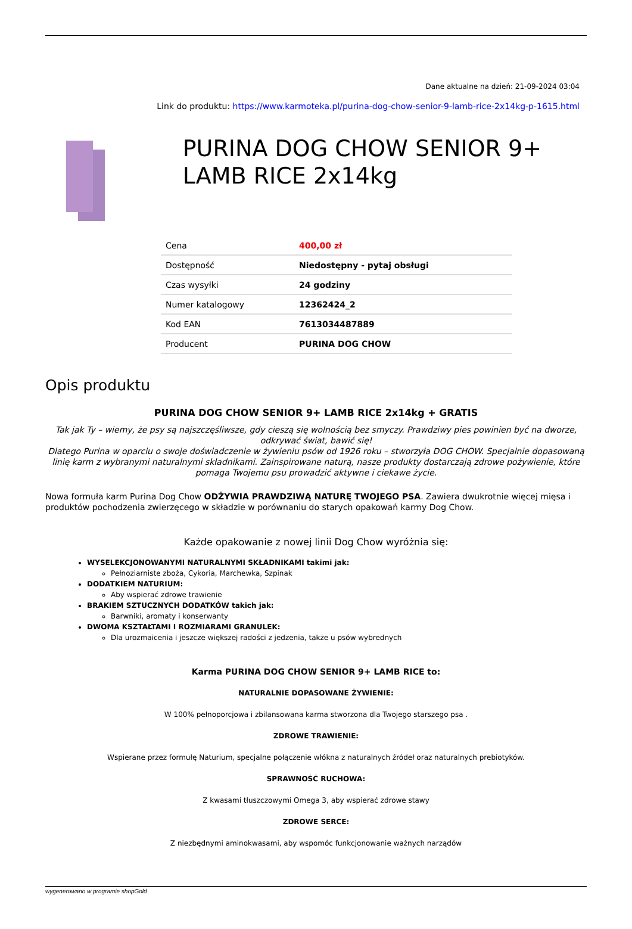Dane aktualne na dzień: 21-09-2024 03:04
Link do produktu: https://www.karmoteka.pl/purina-dog-chow-senior-9-lamb-rice-2x14kg-p-1615.html
PURINA DOG CHOW SENIOR 9+ LAMB RICE 2x14kg
| Cena | 400,00 zł |
| Dostępność | Niedostępny - pytaj obsługi |
| Czas wysyłki | 24 godziny |
| Numer katalogowy | 12362424_2 |
| Kod EAN | 7613034487889 |
| Producent | PURINA DOG CHOW |
Opis produktu
PURINA DOG CHOW SENIOR 9+ LAMB RICE 2x14kg + GRATIS
Tak jak Ty – wiemy, że psy są najszczęśliwsze, gdy cieszą się wolnością bez smyczy. Prawdziwy pies powinien być na dworze, odkrywać świat, bawić się!
Dlatego Purina w oparciu o swoje doświadczenie w żywieniu psów od 1926 roku – stworzyła DOG CHOW. Specjalnie dopasowaną linię karm z wybranymi naturalnymi składnikami. Zainspirowane naturą, nasze produkty dostarczają zdrowe pożywienie, które pomaga Twojemu psu prowadzić aktywne i ciekawe życie.
Nowa formuła karm Purina Dog Chow ODŻYWIA PRAWDZIWĄ NATURĘ TWOJEGO PSA. Zawiera dwukrotnie więcej mięsa i produktów pochodzenia zwierzęcego w składzie w porównaniu do starych opakowań karmy Dog Chow.
Każde opakowanie z nowej linii Dog Chow wyróżnia się:
WYSELEKCJONOWANYMI NATURALNYMI SKŁADNIKAMI takimi jak:
Pełnoziarniste zboża, Cykoria, Marchewka, Szpinak
DODATKIEM NATURIUM:
Aby wspierać zdrowe trawienie
BRAKIEM SZTUCZNYCH DODATKÓW takich jak:
Barwniki, aromaty i konserwanty
DWOMA KSZTAŁTAMI I ROZMIARAMI GRANULEK:
Dla urozmaicenia i jeszcze większej radości z jedzenia, także u psów wybrednych
Karma PURINA DOG CHOW SENIOR 9+ LAMB RICE to:
NATURALNIE DOPASOWANE ŻYWIENIE:
W 100% pełnoporcjowa i zbilansowana karma stworzona dla Twojego starszego psa .
ZDROWE TRAWIENIE:
Wspierane przez formułę Naturium, specjalne połączenie włókna z naturalnych źródeł oraz naturalnych prebiotyków.
SPRAWNOŚĆ RUCHOWA:
Z kwasami tłuszczowymi Omega 3, aby wspierać zdrowe stawy
ZDROWE SERCE:
Z niezbędnymi aminokwasami, aby wspomóc funkcjonowanie ważnych narządów
wygenerowano w programie shopGold